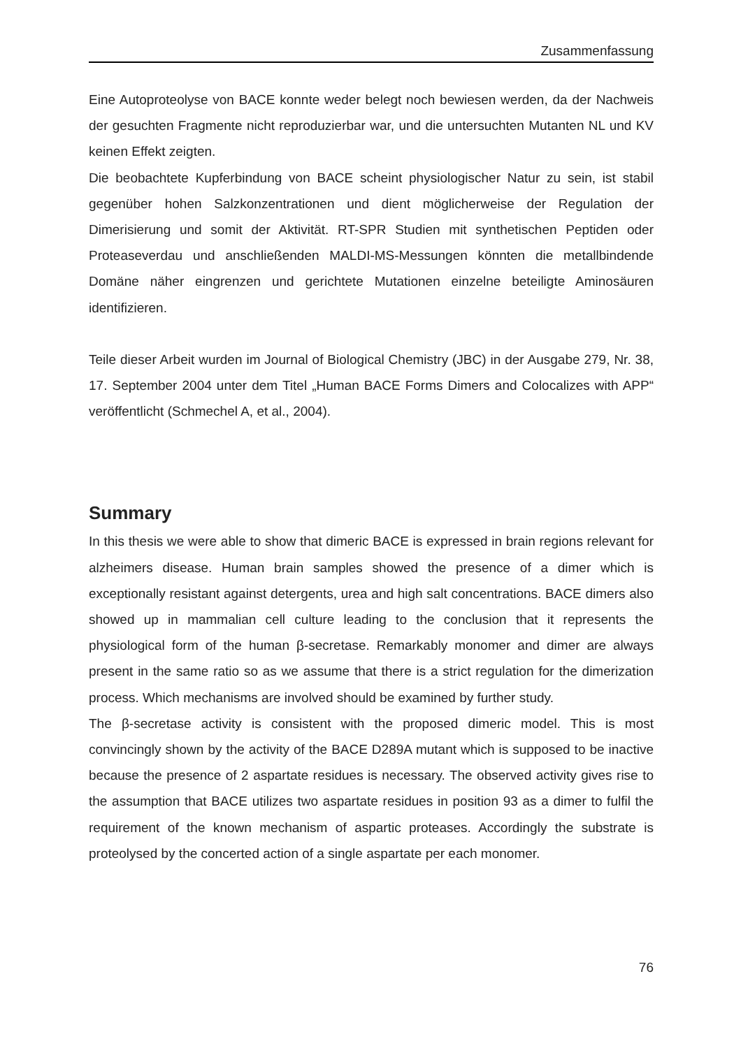Zusammenfassung
Eine Autoproteolyse von BACE konnte weder belegt noch bewiesen werden, da der Nachweis der gesuchten Fragmente nicht reproduzierbar war, und die untersuchten Mutanten NL und KV keinen Effekt zeigten.
Die beobachtete Kupferbindung von BACE scheint physiologischer Natur zu sein, ist stabil gegenüber hohen Salzkonzentrationen und dient möglicherweise der Regulation der Dimerisierung und somit der Aktivität. RT-SPR Studien mit synthetischen Peptiden oder Proteaseverdau und anschließenden MALDI-MS-Messungen könnten die metallbindende Domäne näher eingrenzen und gerichtete Mutationen einzelne beteiligte Aminosäuren identifizieren.
Teile dieser Arbeit wurden im Journal of Biological Chemistry (JBC) in der Ausgabe 279, Nr. 38, 17. September 2004 unter dem Titel „Human BACE Forms Dimers and Colocalizes with APP“ veröffentlicht (Schmechel A, et al., 2004).
Summary
In this thesis we were able to show that dimeric BACE is expressed in brain regions relevant for alzheimers disease. Human brain samples showed the presence of a dimer which is exceptionally resistant against detergents, urea and high salt concentrations. BACE dimers also showed up in mammalian cell culture leading to the conclusion that it represents the physiological form of the human β-secretase. Remarkably monomer and dimer are always present in the same ratio so as we assume that there is a strict regulation for the dimerization process. Which mechanisms are involved should be examined by further study.
The β-secretase activity is consistent with the proposed dimeric model. This is most convincingly shown by the activity of the BACE D289A mutant which is supposed to be inactive because the presence of 2 aspartate residues is necessary. The observed activity gives rise to the assumption that BACE utilizes two aspartate residues in position 93 as a dimer to fulfil the requirement of the known mechanism of aspartic proteases. Accordingly the substrate is proteolysed by the concerted action of a single aspartate per each monomer.
76